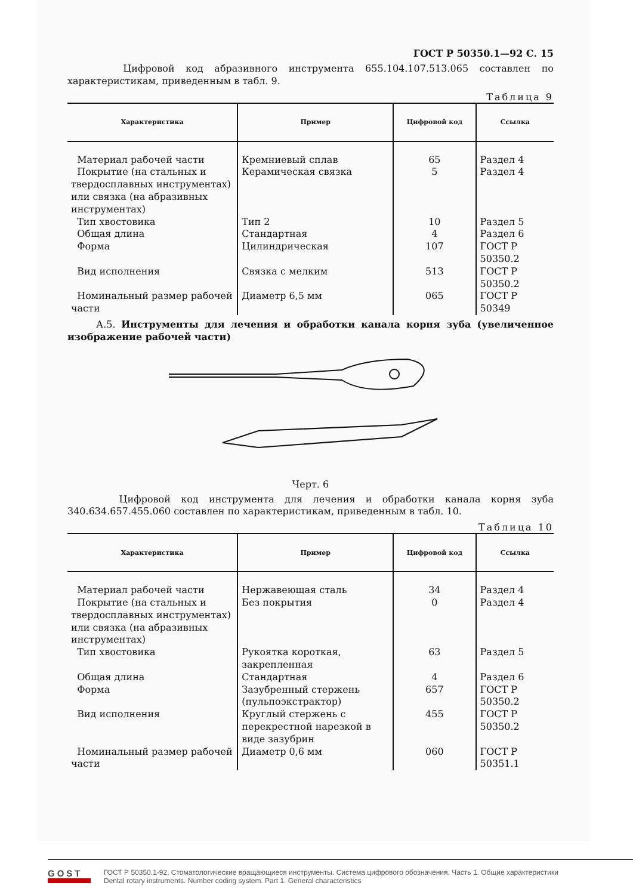ГОСТ Р 50350.1—92 С. 15
Цифровой код абразивного инструмента 655.104.107.513.065 составлен по характеристикам, приведенным в табл. 9.
Таблица 9
| Характеристика | Пример | Цифровой код | Ссылка |
| --- | --- | --- | --- |
| Материал рабочей части Покрытие (на стальных и твердосплавных инструментах) или связка (на абразивных инструментах) Тип хвостовика Общая длина Форма Вид исполнения Номинальный размер рабочей части | Кремниевый сплав Керамическая связка Тип 2 Стандартная Цилиндрическая Связка с мелким Диаметр 6,5 мм | 65 5 10 4 107 513 065 | Раздел 4 Раздел 4 Раздел 5 Раздел 6 ГОСТ Р 50350.2 ГОСТ Р 50350.2 ГОСТ Р 50349 |
А.5. Инструменты для лечения и обработки канала корня зуба (увеличенное изображение рабочей части)
Черт. 6
Цифровой код инструмента для лечения и обработки канала корня зуба 340.634.657.455.060 составлен по характеристикам, приведенным в табл. 10.
Таблица 10
| Характеристика | Пример | Цифровой код | Ссылка |
| --- | --- | --- | --- |
| Материал рабочей части Покрытие (на стальных и твердосплавных инструментах) или связка (на абразивных инструментах) Тип хвостовика Общая длина Форма Вид исполнения Номинальный размер рабочей части | Нержавеющая сталь Без покрытия Рукоятка короткая, закрепленная Стандартная Зазубренный стержень (пульпоэкстрактор) Круглый стержень с перекрестной нарезкой в виде зазубрин Диаметр 0,6 мм | 34 0 63 4 657 455 060 | Раздел 4 Раздел 4 Раздел 5 Раздел 6 ГОСТ Р 50350.2 ГОСТ Р 50350.2 ГОСТ Р 50351.1 |
GOST
ГОСТ Р 50350.1-92, Стоматологические вращающиеся инструменты. Система цифрового обозначения. Часть 1. Общие характеристики
Dental rotary instruments. Number coding system. Part 1. General characteristics